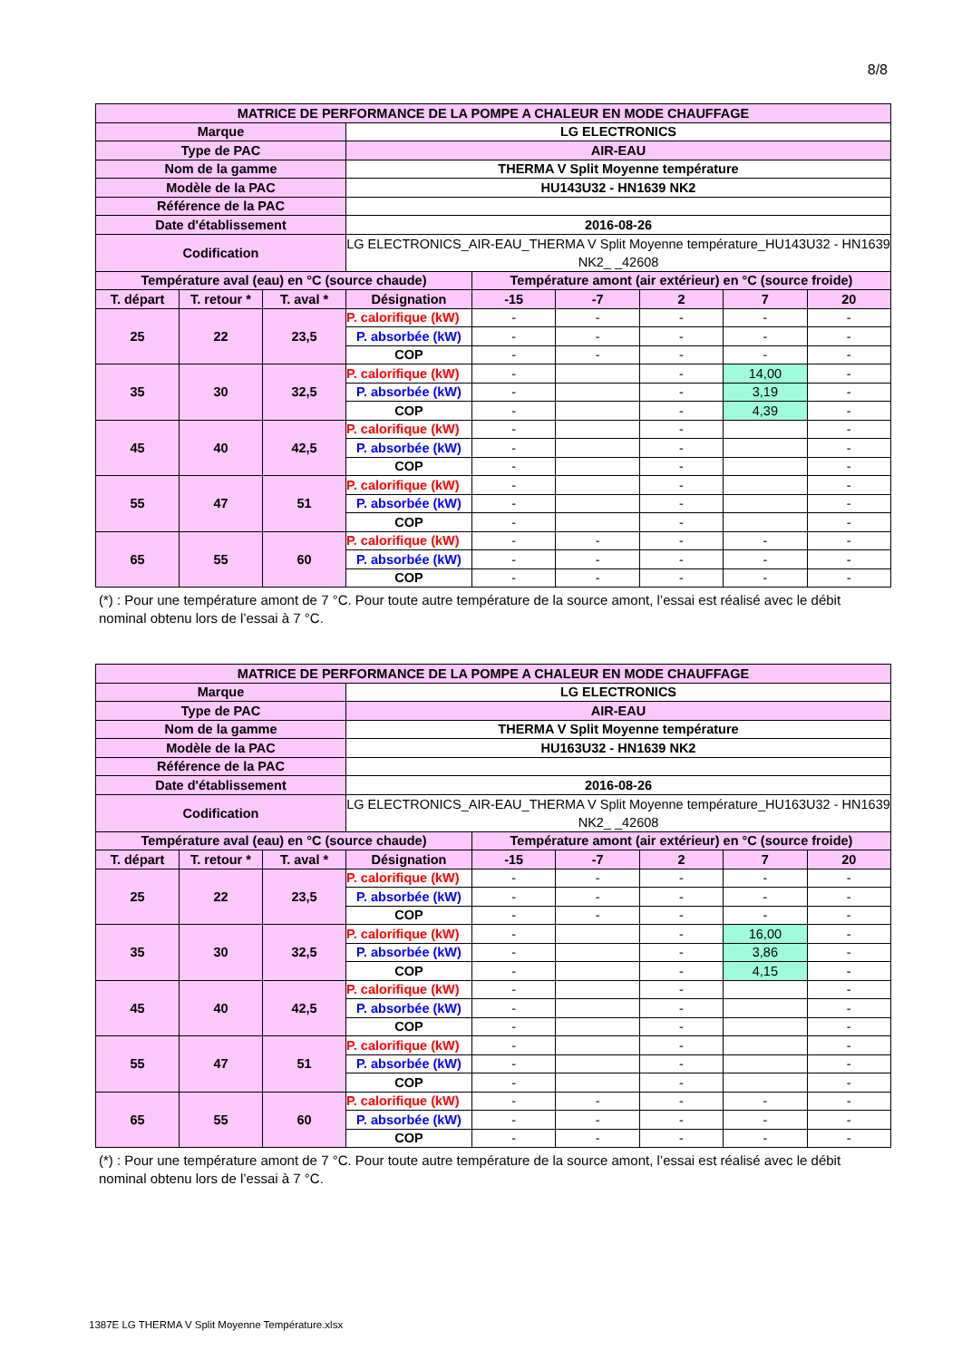8/8
| MATRICE DE PERFORMANCE DE LA POMPE A CHALEUR EN MODE CHAUFFAGE | | | | | | | | |
| Marque | | | LG ELECTRONICS | | | | | |
| Type de PAC | | | AIR-EAU | | | | | |
| Nom de la gamme | | | THERMA V Split Moyenne température | | | | | |
| Modèle de la PAC | | | HU143U32 - HN1639 NK2 | | | | | |
| Référence de la PAC | | | | | | | | |
| Date d'établissement | | | 2016-08-26 | | | | | |
| Codification | | | LG ELECTRONICS_AIR-EAU_THERMA V Split Moyenne température_HU143U32 - HN1639 NK2_ _42608 | | | | | |
| Température aval (eau) en °C (source chaude) | | | | Température amont (air extérieur) en °C (source froide) | | | | |
| T. départ | T. retour * | T. aval * | Désignation | -15 | -7 | 2 | 7 | 20 |
| 25 | 22 | 23,5 | P. calorifique (kW) | - | - | - | - | - |
| | | | P. absorbée (kW) | - | - | - | - | - |
| | | | COP | - | - | - | - | - |
| 35 | 30 | 32,5 | P. calorifique (kW) | - | | - | 14,00 | - |
| | | | P. absorbée (kW) | - | | - | 3,19 | - |
| | | | COP | - | | - | 4,39 | - |
| 45 | 40 | 42,5 | P. calorifique (kW) | - | | - | | - |
| | | | P. absorbée (kW) | - | | - | | - |
| | | | COP | - | | - | | - |
| 55 | 47 | 51 | P. calorifique (kW) | - | | - | | - |
| | | | P. absorbée (kW) | - | | - | | - |
| | | | COP | - | | - | | - |
| 65 | 55 | 60 | P. calorifique (kW) | - | - | - | - | - |
| | | | P. absorbée (kW) | - | - | - | - | - |
| | | | COP | - | - | - | - | - |
(*) : Pour une température amont de 7 °C. Pour toute autre température de la source amont, l’essai est réalisé avec le débit nominal obtenu lors de l’essai à 7 °C.
| MATRICE DE PERFORMANCE DE LA POMPE A CHALEUR EN MODE CHAUFFAGE | | | | | | | | |
| Marque | | | LG ELECTRONICS | | | | | |
| Type de PAC | | | AIR-EAU | | | | | |
| Nom de la gamme | | | THERMA V Split Moyenne température | | | | | |
| Modèle de la PAC | | | HU163U32 - HN1639 NK2 | | | | | |
| Référence de la PAC | | | | | | | | |
| Date d'établissement | | | 2016-08-26 | | | | | |
| Codification | | | LG ELECTRONICS_AIR-EAU_THERMA V Split Moyenne température_HU163U32 - HN1639 NK2_ _42608 | | | | | |
| Température aval (eau) en °C (source chaude) | | | | Température amont (air extérieur) en °C (source froide) | | | | |
| T. départ | T. retour * | T. aval * | Désignation | -15 | -7 | 2 | 7 | 20 |
| 25 | 22 | 23,5 | P. calorifique (kW) | - | - | - | - | - |
| | | | P. absorbée (kW) | - | - | - | - | - |
| | | | COP | - | - | - | - | - |
| 35 | 30 | 32,5 | P. calorifique (kW) | - | | - | 16,00 | - |
| | | | P. absorbée (kW) | - | | - | 3,86 | - |
| | | | COP | - | | - | 4,15 | - |
| 45 | 40 | 42,5 | P. calorifique (kW) | - | | - | | - |
| | | | P. absorbée (kW) | - | | - | | - |
| | | | COP | - | | - | | - |
| 55 | 47 | 51 | P. calorifique (kW) | - | | - | | - |
| | | | P. absorbée (kW) | - | | - | | - |
| | | | COP | - | | - | | - |
| 65 | 55 | 60 | P. calorifique (kW) | - | - | - | - | - |
| | | | P. absorbée (kW) | - | - | - | - | - |
| | | | COP | - | - | - | - | - |
(*) : Pour une température amont de 7 °C. Pour toute autre température de la source amont, l’essai est réalisé avec le débit nominal obtenu lors de l’essai à 7 °C.
1387E LG THERMA V Split Moyenne Température.xlsx